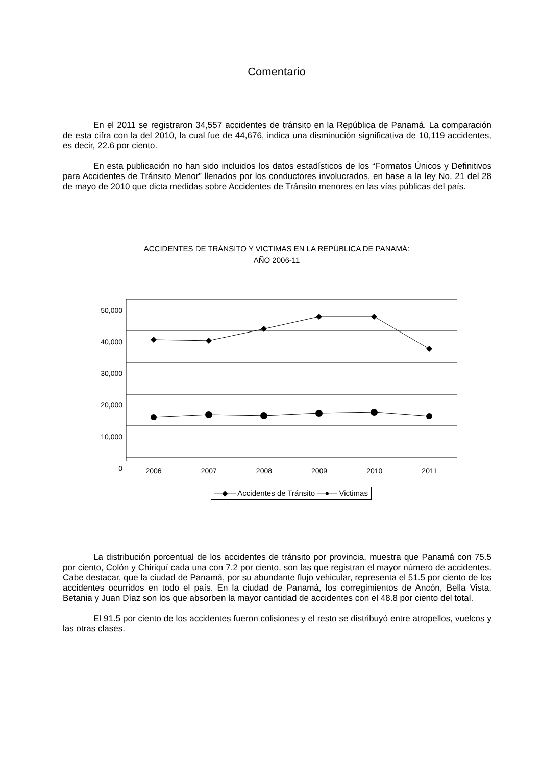Comentario
En el 2011 se registraron 34,557 accidentes de tránsito en la República de Panamá. La comparación de esta cifra con la del 2010, la cual fue de 44,676, indica una disminución significativa de 10,119 accidentes, es decir, 22.6 por ciento.
En esta publicación no han sido incluidos los datos estadísticos de los “Formatos Únicos y Definitivos para Accidentes de Tránsito Menor” llenados por los conductores involucrados, en base a la ley No. 21 del 28 de mayo de 2010 que dicta medidas sobre Accidentes de Tránsito menores en las vías públicas del país.
ACCIDENTES DE TRÁNSITO Y VICTIMAS EN LA REPÚBLICA DE PANAMÁ:
AÑO 2006-11
50,000
40,000
30,000
20,000
10,000
0
2006 2007 2008 2009 2010 2011
—◆— Accidentes de Tránsito —●— Victimas
La distribución porcentual de los accidentes de tránsito por provincia, muestra que Panamá con 75.5 por ciento, Colón y Chiriquí cada una con 7.2 por ciento, son las que registran el mayor número de accidentes. Cabe destacar, que la ciudad de Panamá, por su abundante flujo vehicular, representa el 51.5 por ciento de los accidentes ocurridos en todo el país. En la ciudad de Panamá, los corregimientos de Ancón, Bella Vista, Betania y Juan Díaz son los que absorben la mayor cantidad de accidentes con el 48.8 por ciento del total.
El 91.5 por ciento de los accidentes fueron colisiones y el resto se distribuyó entre atropellos, vuelcos y las otras clases.